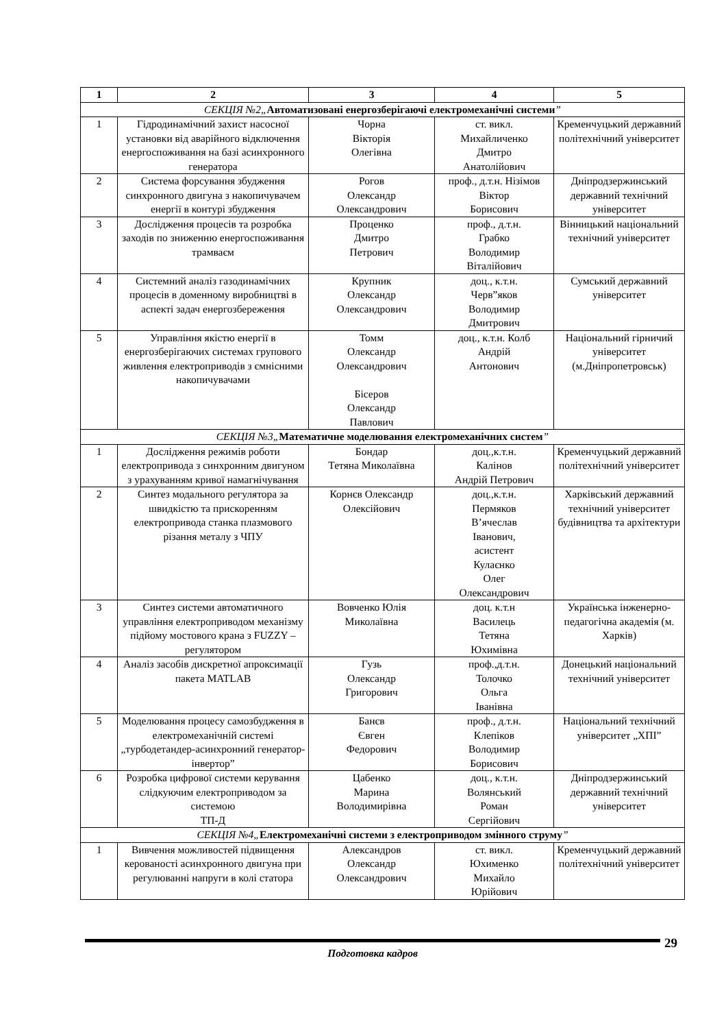| 1 | 2 | 3 | 4 | 5 |
| --- | --- | --- | --- | --- |
| СЕКЦІЯ №2„ Автоматизовані енергозберігаючі електромеханічні системи ” | | | | |
| 1 | Гідродинамічний захист насосної установки від аварійного відключення енергоспоживання на базі асинхронного генератора | Чорна Вікторія Олегівна | ст. викл. Михайличенко Дмитро Анатолійович | Кременчуцький державний політехнічний університет |
| 2 | Система форсування збудження синхронного двигуна з накопичувачем енергії в контурі збудження | Рогов Олександр Олександрович | проф., д.т.н. Нізімов Віктор Борисович | Дніпродзержинський державний технічний університет |
| 3 | Дослідження процесів та розробка заходів по зниженню енергоспоживання трамваєм | Проценко Дмитро Петрович | проф., д.т.н. Грабко Володимир Віталійович | Вінницький національний технічний університет |
| 4 | Системний аналіз газодинамічних процесів в доменному виробництві в аспекті задач енергозбереження | Крупник Олександр Олександрович | доц., к.т.н. Черв”яков Володимир Дмитрович | Сумський державний університет |
| 5 | Управління якістю енергії в енергозберігаючих системах групового живлення електроприводів з ємнісними накопичувачами | Томм Олександр Олександрович Бісеров Олександр Павлович | доц., к.т.н. Колб Андрій Антонович | Національний гірничий університет (м.Дніпропетровськ) |
| СЕКЦІЯ №3„ Математичне моделювання електромеханічних систем ” | | | | |
| 1 | Дослідження режимів роботи електропривода з синхронним двигуном з урахуванням кривої намагнічування | Бондар Тетяна Миколаївна | доц.,к.т.н. Калінов Андрій Петрович | Кременчуцький державний політехнічний університет |
| 2 | Синтез модального регулятора за швидкістю та прискоренням електропривода станка плазмового різання металу з ЧПУ | Корнєв Олександр Олексійович | доц.,к.т.н. Пермяков В’ячеслав Іванович, асистент Кулаєнко Олег Олександрович | Харківський державний технічний університет будівництва та архітектури |
| 3 | Синтез системи автоматичного управління електроприводом механізму підйому мостового крана з FUZZY – регулятором | Вовченко Юлія Миколаївна | доц. к.т.н Василець Тетяна Юхимівна | Українська інженерно-педагогічна академія (м. Харків) |
| 4 | Аналіз засобів дискретної апроксимації пакета MATLAB | Гузь Олександр Григорович | проф.,д.т.н. Толочко Ольга Іванівна | Донецький національний технічний університет |
| 5 | Моделювання процесу самозбудження в електромеханічній системі „турбодетандер-асинхронний генератор-інвертор” | Банєв Євген Федорович | проф., д.т.н. Клепіков Володимир Борисович | Національний технічний університет „ХПІ” |
| 6 | Розробка цифрової системи керування слідкуючим електроприводом за системою ТП-Д | Цабенко Марина Володимирівна | доц., к.т.н. Волянський Роман Сергійович | Дніпродзержинський державний технічний університет |
| СЕКЦІЯ №4„ Електромеханічні системи з електроприводом змінного струму ” | | | | |
| 1 | Вивчення можливостей підвищення керованості асинхронного двигуна при регулюванні напруги в колі статора | Александров Олександр Олександрович | ст. викл. Юхименко Михайло Юрійович | Кременчуцький державний політехнічний університет |
Подготовка кадров 29